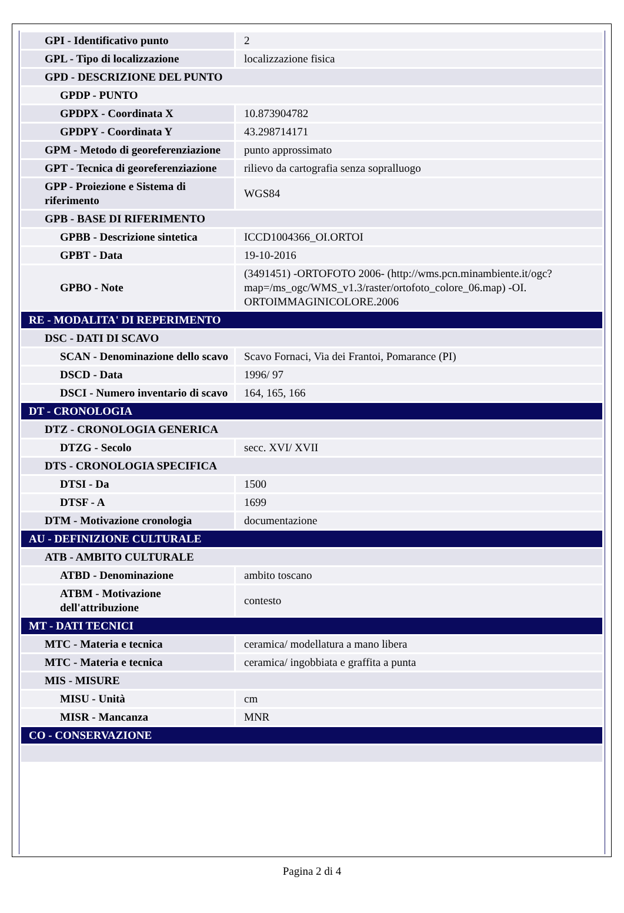| GPI - Identificativo punto | 2 |
| GPL - Tipo di localizzazione | localizzazione fisica |
| GPD - DESCRIZIONE DEL PUNTO | |
| GPDP - PUNTO | |
| GPDPX - Coordinata X | 10.873904782 |
| GPDPY - Coordinata Y | 43.298714171 |
| GPM - Metodo di georeferenziazione | punto approssimato |
| GPT - Tecnica di georeferenziazione | rilievo da cartografia senza sopralluogo |
| GPP - Proiezione e Sistema di riferimento | WGS84 |
| GPB - BASE DI RIFERIMENTO | |
| GPBB - Descrizione sintetica | ICCD1004366_OI.ORTOI |
| GPBT - Data | 19-10-2016 |
| GPBO - Note | (3491451) -ORTOFOTO 2006- (http://wms.pcn.minambiente.it/ogc?map=/ms_ogc/WMS_v1.3/raster/ortofoto_colore_06.map) -OI. ORTOIMMAGINICOLORE.2006 |
| RE - MODALITA' DI REPERIMENTO | |
| DSC - DATI DI SCAVO | |
| SCAN - Denominazione dello scavo | Scavo Fornaci, Via dei Frantoi, Pomarance (PI) |
| DSCD - Data | 1996/ 97 |
| DSCI - Numero inventario di scavo | 164, 165, 166 |
| DT - CRONOLOGIA | |
| DTZ - CRONOLOGIA GENERICA | |
| DTZG - Secolo | secc. XVI/ XVII |
| DTS - CRONOLOGIA SPECIFICA | |
| DTSI - Da | 1500 |
| DTSF - A | 1699 |
| DTM - Motivazione cronologia | documentazione |
| AU - DEFINIZIONE CULTURALE | |
| ATB - AMBITO CULTURALE | |
| ATBD - Denominazione | ambito toscano |
| ATBM - Motivazione dell'attribuzione | contesto |
| MT - DATI TECNICI | |
| MTC - Materia e tecnica | ceramica/ modellatura a mano libera |
| MTC - Materia e tecnica | ceramica/ ingobbiata e graffita a punta |
| MIS - MISURE | |
| MISU - Unità | cm |
| MISR - Mancanza | MNR |
| CO - CONSERVAZIONE | |
Pagina 2 di 4